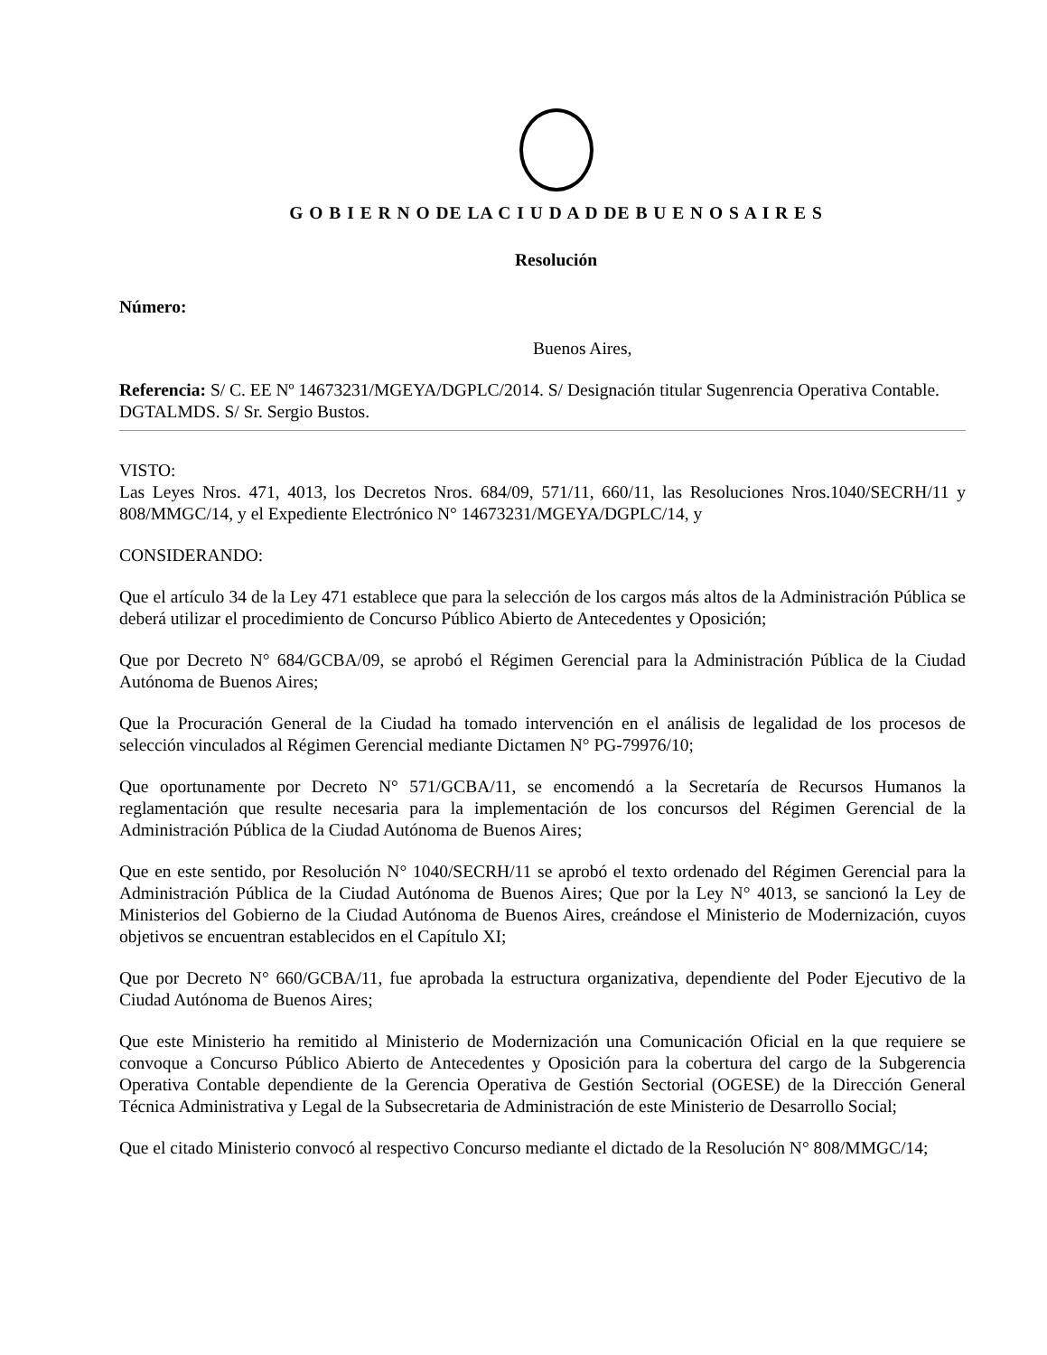G O B I E R N O DE LA C I U D A D DE B U E N O S A I R E S
Resolución
Número:
Buenos Aires,
Referencia: S/ C. EE Nº 14673231/MGEYA/DGPLC/2014. S/ Designación titular Sugenrencia Operativa Contable. DGTALMDS. S/ Sr. Sergio Bustos.
VISTO:
Las Leyes Nros. 471, 4013, los Decretos Nros. 684/09, 571/11, 660/11, las Resoluciones Nros.1040/SECRH/11 y 808/MMGC/14, y el Expediente Electrónico N° 14673231/MGEYA/DGPLC/14, y
CONSIDERANDO:
Que el artículo 34 de la Ley 471 establece que para la selección de los cargos más altos de la Administración Pública se deberá utilizar el procedimiento de Concurso Público Abierto de Antecedentes y Oposición;
Que por Decreto N° 684/GCBA/09, se aprobó el Régimen Gerencial para la Administración Pública de la Ciudad Autónoma de Buenos Aires;
Que la Procuración General de la Ciudad ha tomado intervención en el análisis de legalidad de los procesos de selección vinculados al Régimen Gerencial mediante Dictamen N° PG-79976/10;
Que oportunamente por Decreto N° 571/GCBA/11, se encomendó a la Secretaría de Recursos Humanos la reglamentación que resulte necesaria para la implementación de los concursos del Régimen Gerencial de la Administración Pública de la Ciudad Autónoma de Buenos Aires;
Que en este sentido, por Resolución N° 1040/SECRH/11 se aprobó el texto ordenado del Régimen Gerencial para la Administración Pública de la Ciudad Autónoma de Buenos Aires; Que por la Ley N° 4013, se sancionó la Ley de Ministerios del Gobierno de la Ciudad Autónoma de Buenos Aires, creándose el Ministerio de Modernización, cuyos objetivos se encuentran establecidos en el Capítulo XI;
Que por Decreto N° 660/GCBA/11, fue aprobada la estructura organizativa, dependiente del Poder Ejecutivo de la Ciudad Autónoma de Buenos Aires;
Que este Ministerio ha remitido al Ministerio de Modernización una Comunicación Oficial en la que requiere se convoque a Concurso Público Abierto de Antecedentes y Oposición para la cobertura del cargo de la Subgerencia Operativa Contable dependiente de la Gerencia Operativa de Gestión Sectorial (OGESE) de la Dirección General Técnica Administrativa y Legal de la Subsecretaria de Administración de este Ministerio de Desarrollo Social;
Que el citado Ministerio convocó al respectivo Concurso mediante el dictado de la Resolución N° 808/MMGC/14;